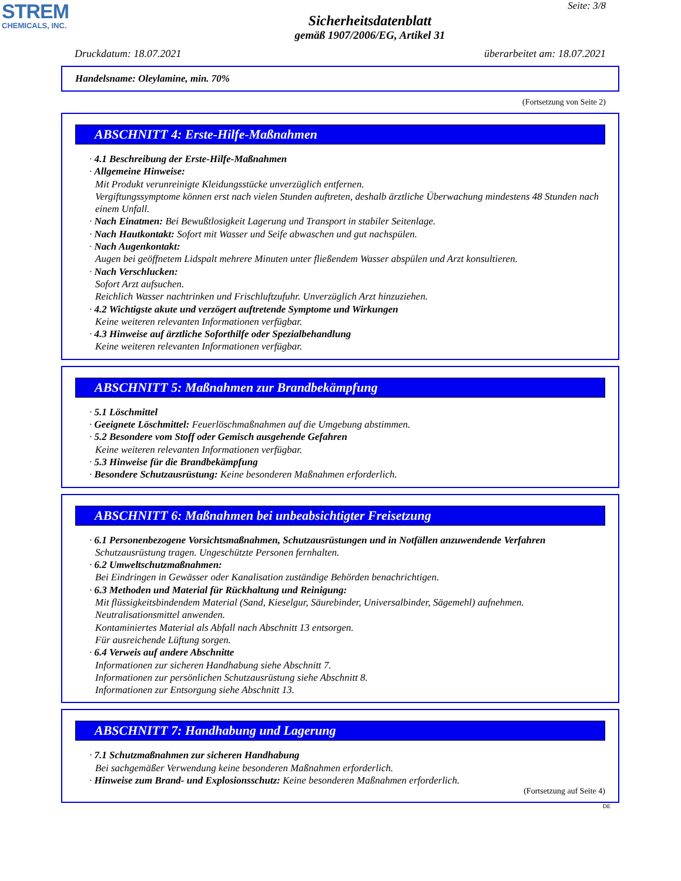STREM
CHEMICALS, INC.
Seite: 3/8
Sicherheitsdatenblatt
gemäß 1907/2006/EG, Artikel 31
Druckdatum: 18.07.2021 überarbeitet am: 18.07.2021
Handelsname: Oleylamine, min. 70%
(Fortsetzung von Seite 2)
ABSCHNITT 4: Erste-Hilfe-Maßnahmen
· 4.1 Beschreibung der Erste-Hilfe-Maßnahmen
· Allgemeine Hinweise:
Mit Produkt verunreinigte Kleidungsstücke unverzüglich entfernen.
Vergiftungssymptome können erst nach vielen Stunden auftreten, deshalb ärztliche Überwachung mindestens 48 Stunden nach einem Unfall.
· Nach Einatmen: Bei Bewußtlosigkeit Lagerung und Transport in stabiler Seitenlage.
· Nach Hautkontakt: Sofort mit Wasser und Seife abwaschen und gut nachspülen.
· Nach Augenkontakt:
Augen bei geöffnetem Lidspalt mehrere Minuten unter fließendem Wasser abspülen und Arzt konsultieren.
· Nach Verschlucken:
Sofort Arzt aufsuchen.
Reichlich Wasser nachtrinken und Frischluftzufuhr. Unverzüglich Arzt hinzuziehen.
· 4.2 Wichtigste akute und verzögert auftretende Symptome und Wirkungen
Keine weiteren relevanten Informationen verfügbar.
· 4.3 Hinweise auf ärztliche Soforthilfe oder Spezialbehandlung
Keine weiteren relevanten Informationen verfügbar.
ABSCHNITT 5: Maßnahmen zur Brandbekämpfung
· 5.1 Löschmittel
· Geeignete Löschmittel: Feuerlöschmaßnahmen auf die Umgebung abstimmen.
· 5.2 Besondere vom Stoff oder Gemisch ausgehende Gefahren
Keine weiteren relevanten Informationen verfügbar.
· 5.3 Hinweise für die Brandbekämpfung
· Besondere Schutzausrüstung: Keine besonderen Maßnahmen erforderlich.
ABSCHNITT 6: Maßnahmen bei unbeabsichtigter Freisetzung
· 6.1 Personenbezogene Vorsichtsmaßnahmen, Schutzausrüstungen und in Notfällen anzuwendende Verfahren
Schutzausrüstung tragen. Ungeschützte Personen fernhalten.
· 6.2 Umweltschutzmaßnahmen:
Bei Eindringen in Gewässer oder Kanalisation zuständige Behörden benachrichtigen.
· 6.3 Methoden und Material für Rückhaltung und Reinigung:
Mit flüssigkeitsbindendem Material (Sand, Kieselgur, Säurebinder, Universalbinder, Sägemehl) aufnehmen.
Neutralisationsmittel anwenden.
Kontaminiertes Material als Abfall nach Abschnitt 13 entsorgen.
Für ausreichende Lüftung sorgen.
· 6.4 Verweis auf andere Abschnitte
Informationen zur sicheren Handhabung siehe Abschnitt 7.
Informationen zur persönlichen Schutzausrüstung siehe Abschnitt 8.
Informationen zur Entsorgung siehe Abschnitt 13.
ABSCHNITT 7: Handhabung und Lagerung
· 7.1 Schutzmaßnahmen zur sicheren Handhabung
Bei sachgemäßer Verwendung keine besonderen Maßnahmen erforderlich.
· Hinweise zum Brand- und Explosionsschutz: Keine besonderen Maßnahmen erforderlich.
(Fortsetzung auf Seite 4)
DE